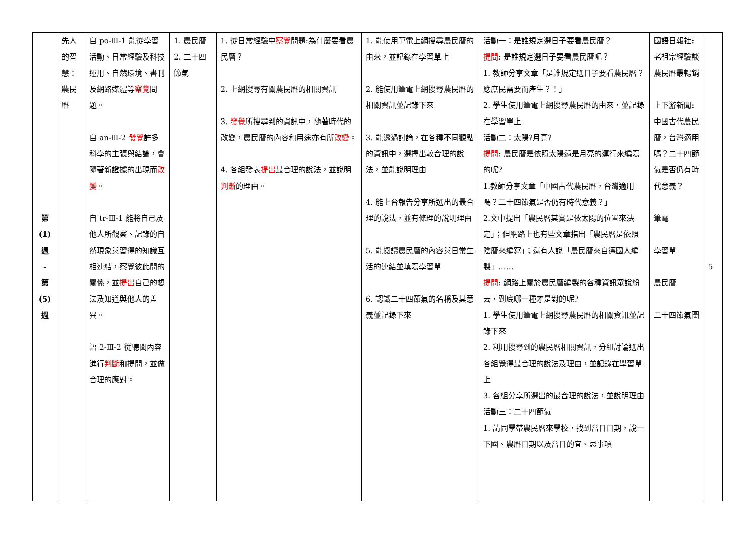| 第 (1) 週 - 第 (5) 週 | 先人的智慧：農民曆 | 自 po-Ⅲ-1 能從學習活動、日常經驗及科技運用、自然環境、書刊及網路媒體等 察覺 問題。 自 an-Ⅲ-2 發覺 許多科學的主張與結論，會隨著新證據的出現而 改變 。 自 tr-Ⅲ-1 能將自己及他人所觀察、記錄的自然現象與習得的知識互相連結，察覺彼此間的關係，並 提出 自己的想法及知道與他人的差異。 語 2-Ⅲ-2 從聽聞內容進行 判斷 和提問，並做合理的應對。 | 1. 農民曆 2. 二十四節氣 | 1. 從日常經驗中 察覺 問題:為什麼要看農民曆？ 2. 上網搜尋有關農民曆的相關資訊 3. 發覺 所搜尋到的資訊中，隨著時代的改變，農民曆的內容和用途亦有所 改變 。 4. 各組發表 提出 最合理的說法，並說明 判斷 的理由。 | 1. 能使用筆電上網搜尋農民曆的由來，並記錄在學習單上 2. 能使用筆電上網搜尋農民曆的相關資訊並記錄下來 3. 能透過討論，在各種不同觀點的資訊中，選擇出較合理的說法，並能說明理由 4. 能上台報告分享所選出的最合理的說法，並有條理的說明理由 5. 能閱讀農民曆的內容與日常生活的連結並填寫學習單 6. 認識二十四節氣的名稱及其意義並記錄下來 | 活動一：是誰規定選日子要看農民曆？ 提問 : 是誰規定選日子要看農民曆呢？ 1. 教師分享文章「是誰規定選日子要看農民曆？應庶民需要而產生？！」 2. 學生使用筆電上網搜尋農民曆的由來，並記錄在學習單上 活動二：太陽?月亮? 提問 : 農民曆是依照太陽還是月亮的運行來編寫的呢? 1.教師分享文章「中國古代農民曆，台灣適用嗎？二十四節氣是否仍有時代意義？」 2.文中提出「農民曆其實是依太陽的位置來決定」；但網路上也有些文章指出「農民曆是依照陰曆來編寫」；還有人說「農民曆來自德國人編製」…… 提問 : 網路上關於農民曆編製的各種資訊眾說紛云，到底哪一種才是對的呢? 1. 學生使用筆電上網搜尋農民曆的相關資訊並記錄下來 2. 利用搜尋到的農民曆相關資訊，分組討論選出各組覺得最合理的說法及理由，並記錄在學習單上 3. 各組分享所選出的最合理的說法，並說明理由 活動三：二十四節氣 1. 請同學帶農民曆來學校，找到當日日期，說一下國、農曆日期以及當日的宜、忌事項 | 國語日報社: 老祖宗經驗談農民曆最暢銷 上下游新聞: 中國古代農民曆，台灣適用嗎？二十四節氣是否仍有時代意義？ 筆電 學習單 農民曆 二十四節氣圖 | 5 |